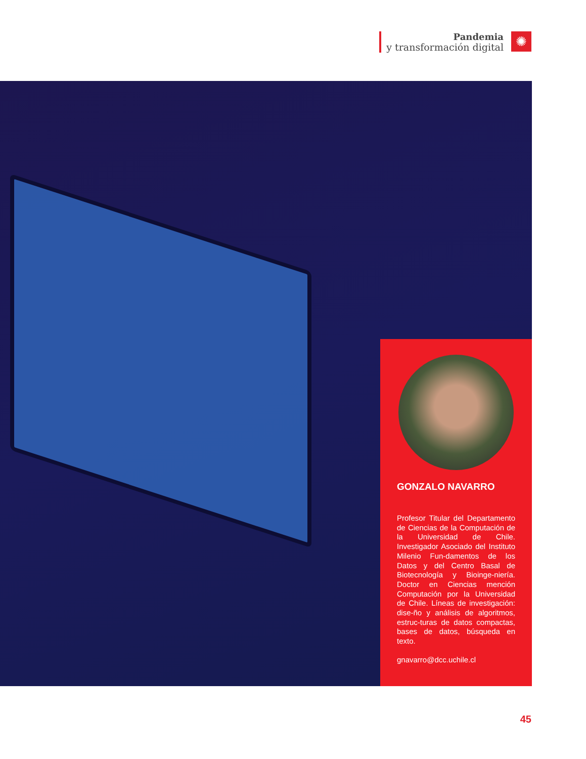Pandemia
y transformación digital
✺
GONZALO NAVARRO
Profesor Titular del Departamento de Ciencias de la Computación de la Universidad de Chile. Investigador Asociado del Instituto Milenio Fun-damentos de los Datos y del Centro Basal de Biotecnología y Bioinge-niería. Doctor en Ciencias mención Computación por la Universidad de Chile. Líneas de investigación: dise-ño y análisis de algoritmos, estruc-turas de datos compactas, bases de datos, búsqueda en texto.
gnavarro@dcc.uchile.cl
45